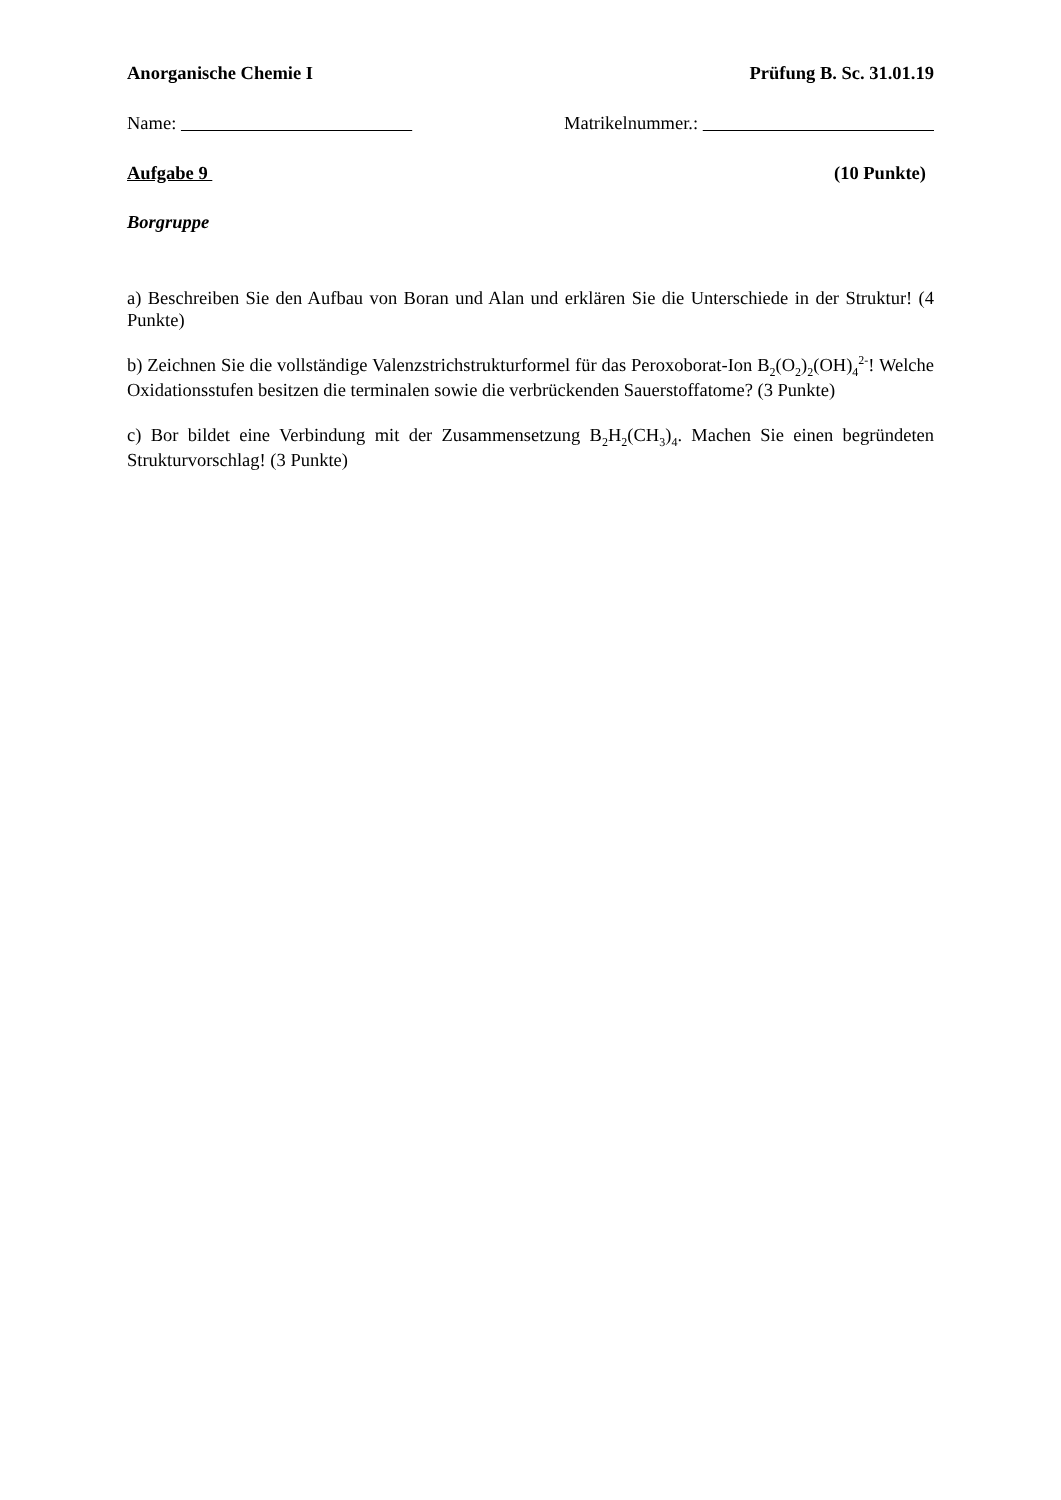Anorganische Chemie I Prüfung B. Sc. 31.01.19
Name: Matrikelnummer.:
Aufgabe 9 (10 Punkte)
Borgruppe
a) Beschreiben Sie den Aufbau von Boran und Alan und erklären Sie die Unterschiede in der Struktur! (4 Punkte)
b) Zeichnen Sie die vollständige Valenzstrichstrukturformel für das Peroxoborat-Ion B<sub>2</sub>(O<sub>2</sub>)<sub>2</sub>(OH)<sub>4</sub><sup>2-</sup>! Welche Oxidationsstufen besitzen die terminalen sowie die verbrückenden Sauerstoffatome? (3 Punkte)
c) Bor bildet eine Verbindung mit der Zusammensetzung B<sub>2</sub>H<sub>2</sub>(CH<sub>3</sub>)<sub>4</sub>. Machen Sie einen begründeten Strukturvorschlag! (3 Punkte)